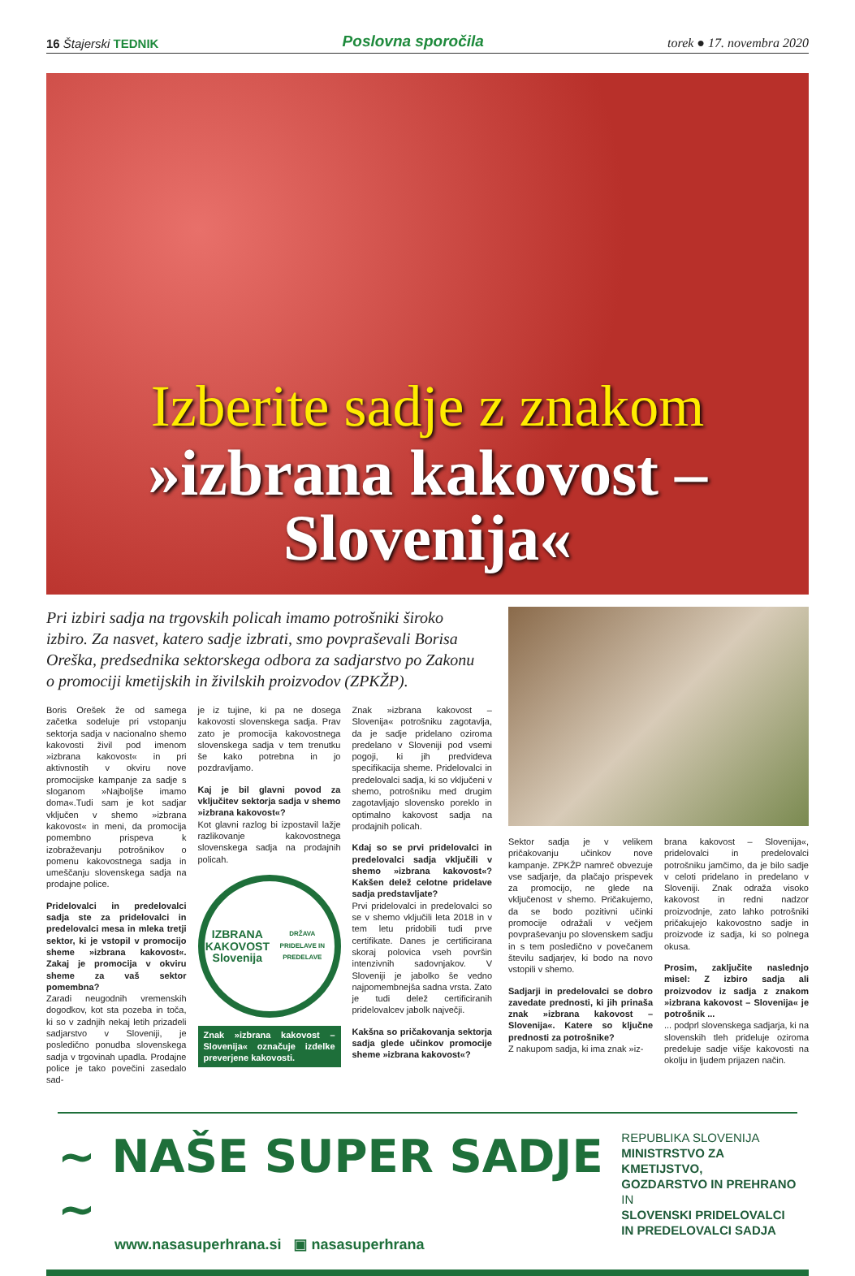16 Štajerski TEDNIK Poslovna sporočila torek ● 17. novembra 2020
Izberite sadje z znakom
»izbrana kakovost –
Slovenija«
Pri izbiri sadja na trgovskih policah imamo potrošniki široko izbiro. Za nasvet, katero sadje izbrati, smo povpraševali Borisa Oreška, predsednika sektorskega odbora za sadjarstvo po Zakonu o promociji kmetijskih in živilskih proizvodov (ZPKŽP).
Boris Orešek že od samega začetka sodeluje pri vstopanju sektorja sadja v nacionalno shemo kakovosti živil pod imenom »izbrana kakovost« in pri aktivnostih v okviru nove promocijske kampanje za sadje s sloganom »Najboljše imamo doma«.Tudi sam je kot sadjar vključen v shemo »izbrana kakovost« in meni, da promocija pomembno prispeva k izobraževanju potrošnikov o pomenu kakovostnega sadja in umeščanju slovenskega sadja na prodajne police.
Pridelovalci in predelovalci sadja ste za pridelovalci in predelovalci mesa in mleka tretji sektor, ki je vstopil v promocijo sheme »izbrana kakovost«. Zakaj je promocija v okviru sheme za vaš sektor pomembna?
Zaradi neugodnih vremenskih dogodkov, kot sta pozeba in toča, ki so v zadnjih nekaj letih prizadeli sadjarstvo v Sloveniji, je posledično ponudba slovenskega sadja v trgovinah upadla. Prodajne police je tako povečini zasedalo sad-
je iz tujine, ki pa ne dosega kakovosti slovenskega sadja. Prav zato je promocija kakovostnega slovenskega sadja v tem trenutku še kako potrebna in jo pozdravljamo.
Kaj je bil glavni povod za vključitev sektorja sadja v shemo »izbrana kakovost«?
Kot glavni razlog bi izpostavil lažje razlikovanje kakovostnega slovenskega sadja na prodajnih policah.
IZBRANA KAKOVOST
Slovenija
DRŽAVA PRIDELAVE IN PREDELAVE
Znak »izbrana kakovost – Slovenija« označuje izdelke preverjene kakovosti.
Znak »izbrana kakovost – Slovenija« potrošniku zagotavlja, da je sadje pridelano oziroma predelano v Sloveniji pod vsemi pogoji, ki jih predvideva specifikacija sheme. Pridelovalci in predelovalci sadja, ki so vključeni v shemo, potrošniku med drugim zagotavljajo slovensko poreklo in optimalno kakovost sadja na prodajnih policah.
Kdaj so se prvi pridelovalci in predelovalci sadja vključili v shemo »izbrana kakovost«? Kakšen delež celotne pridelave sadja predstavljate?
Prvi pridelovalci in predelovalci so se v shemo vključili leta 2018 in v tem letu pridobili tudi prve certifikate. Danes je certificirana skoraj polovica vseh površin intenzivnih sadovnjakov. V Sloveniji je jabolko še vedno najpomembnejša sadna vrsta. Zato je tudi delež certificiranih pridelovalcev jabolk največji.
Kakšna so pričakovanja sektorja sadja glede učinkov promocije sheme »izbrana kakovost«?
Sektor sadja je v velikem pričakovanju učinkov nove kampanje. ZPKŽP namreč obvezuje vse sadjarje, da plačajo prispevek za promocijo, ne glede na vključenost v shemo. Pričakujemo, da se bodo pozitivni učinki promocije odražali v večjem povpraševanju po slovenskem sadju in s tem posledično v povečanem številu sadjarjev, ki bodo na novo vstopili v shemo.
Sadjarji in predelovalci se dobro zavedate prednosti, ki jih prinaša znak »izbrana kakovost – Slovenija«. Katere so ključne prednosti za potrošnike?
Z nakupom sadja, ki ima znak »iz-
brana kakovost – Slovenija«, pridelovalci in predelovalci potrošniku jamčimo, da je bilo sadje v celoti pridelano in predelano v Sloveniji. Znak odraža visoko kakovost in redni nadzor proizvodnje, zato lahko potrošniki pričakujejo kakovostno sadje in proizvode iz sadja, ki so polnega okusa.
Prosim, zaključite naslednjo misel: Z izbiro sadja ali proizvodov iz sadja z znakom »izbrana kakovost – Slovenija« je potrošnik ...
... podprl slovenskega sadjarja, ki na slovenskih tleh prideluje oziroma predeluje sadje višje kakovosti na okolju in ljudem prijazen način.
~ NAŠE SUPER SADJE ~
www.nasasuperhrana.si ▣ nasasuperhrana
REPUBLIKA SLOVENIJA
MINISTRSTVO ZA KMETIJSTVO,
GOZDARSTVO IN PREHRANO
IN
SLOVENSKI PRIDELOVALCI
IN PREDELOVALCI SADJA